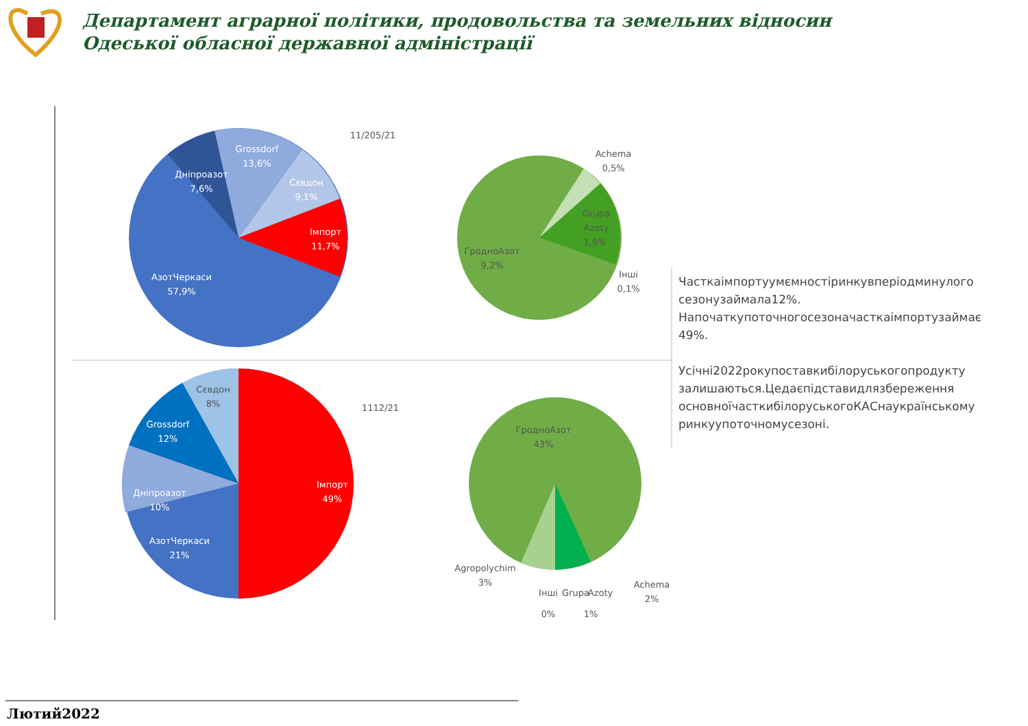Департамент аграрної політики, продовольства та земельних відносин
Одеської обласної державної адміністрації
Grossdorf
13,6%
Дніпроазот
7,6%
Сєвдон
9,1%
Імпорт
11,7%
АзотЧеркаси
57,9%
Grossdorf
12%
Дніпроазот
10%
Імпорт
49%
АзотЧеркаси
21%
11/205/21
1112/21
Achema
0,5%
Grupa
Azoty
1,9%
ГродноАзот
9,2%
Інші
0,1%
Сєвдон
8%
ГродноАзот
43%
Agropolychim
3%
Інші
0%
Grupa
Azoty
1%
Achema
2%
Часткаімпортуумємностіринкувперіодминулого сезонузаймала12%. Напочаткупоточногосезоначасткаімпортузаймає 49%.
Усічні2022рокупоставкибілоруськогопродукту залишаються.Цедаєпідставидлязбереження основноїчасткибілоруськогоКАСнаукраїнському ринкуупоточномусезоні.
Лютий2022